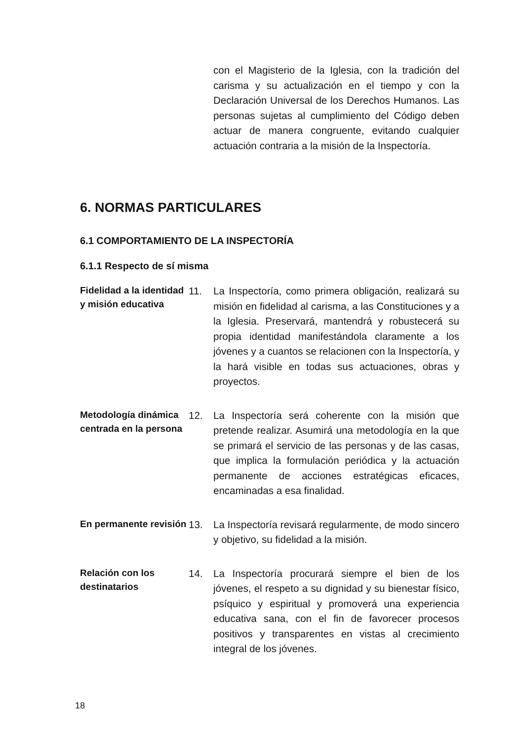con el Magisterio de la Iglesia, con la tradición del carisma y su actualización en el tiempo y con la Declaración Universal de los Derechos Humanos. Las personas sujetas al cumplimiento del Código deben actuar de manera congruente, evitando cualquier actuación contraria a la misión de la Inspectoría.
6. NORMAS PARTICULARES
6.1 COMPORTAMIENTO DE LA INSPECTORÍA
6.1.1 Respecto de sí misma
Fidelidad a la identidad y misión educativa
11. La Inspectoría, como primera obligación, realizará su misión en fidelidad al carisma, a las Constituciones y a la Iglesia. Preservará, mantendrá y robustecerá su propia identidad manifestándola claramente a los jóvenes y a cuantos se relacionen con la Inspectoría, y la hará visible en todas sus actuaciones, obras y proyectos.
Metodología dinámica centrada en la persona
12. La Inspectoría será coherente con la misión que pretende realizar. Asumirá una metodología en la que se primará el servicio de las personas y de las casas, que implica la formulación periódica y la actuación permanente de acciones estratégicas eficaces, encaminadas a esa finalidad.
En permanente revisión
13. La Inspectoría revisará regularmente, de modo sincero y objetivo, su fidelidad a la misión.
Relación con los destinatarios
14. La Inspectoría procurará siempre el bien de los jóvenes, el respeto a su dignidad y su bienestar físico, psíquico y espiritual y promoverá una experiencia educativa sana, con el fin de favorecer procesos positivos y transparentes en vistas al crecimiento integral de los jóvenes.
18